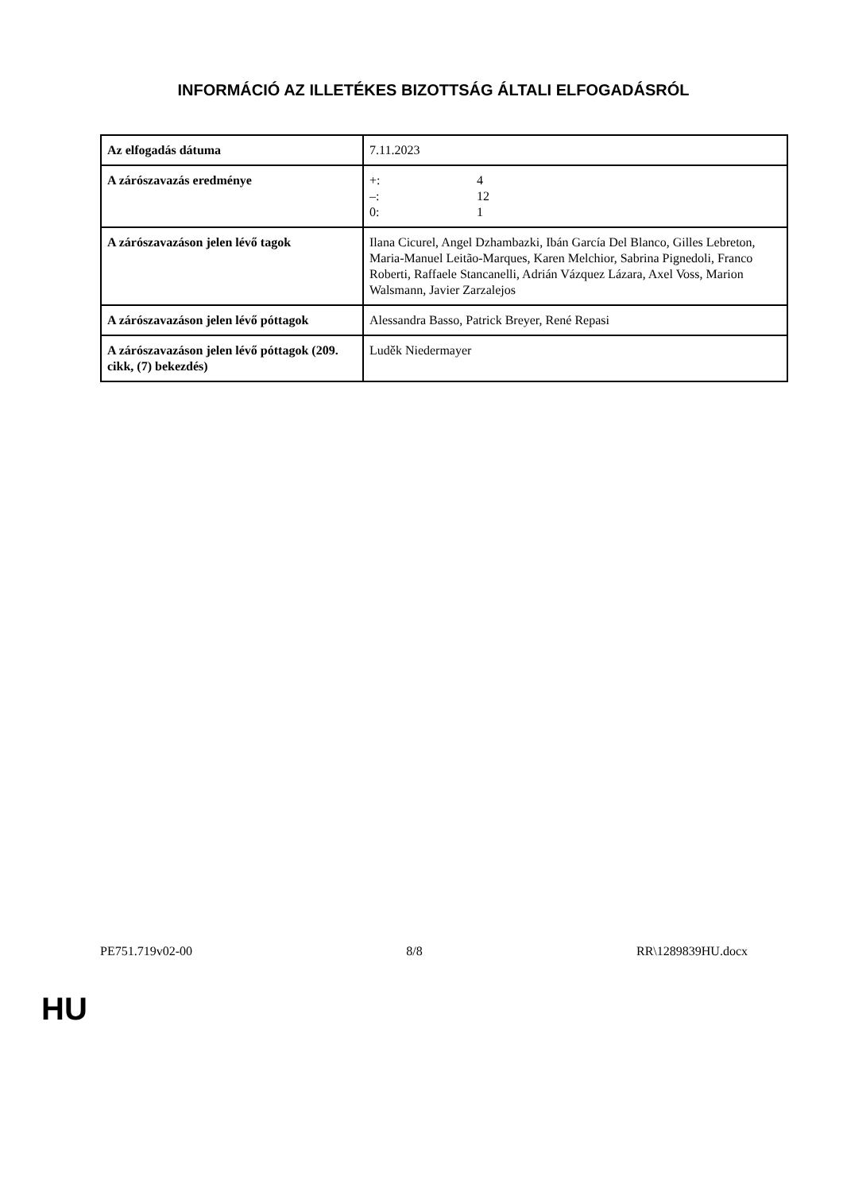INFORMÁCIÓ AZ ILLETÉKES BIZOTTSÁG ÁLTALI ELFOGADÁSRÓL
| Az elfogadás dátuma | 7.11.2023 |
| A zárószavazás eredménye | +: 4 –: 12 0: 1 |
| A zárószavazáson jelen lévő tagok | Ilana Cicurel, Angel Dzhambazki, Ibán García Del Blanco, Gilles Lebreton, Maria-Manuel Leitão-Marques, Karen Melchior, Sabrina Pignedoli, Franco Roberti, Raffaele Stancanelli, Adrián Vázquez Lázara, Axel Voss, Marion Walsmann, Javier Zarzalejos |
| A zárószavazáson jelen lévő póttagok | Alessandra Basso, Patrick Breyer, René Repasi |
| A zárószavazáson jelen lévő póttagok (209. cikk, (7) bekezdés) | Luděk Niedermayer |
PE751.719v02-00 8/8 RR\1289839HU.docx
HU